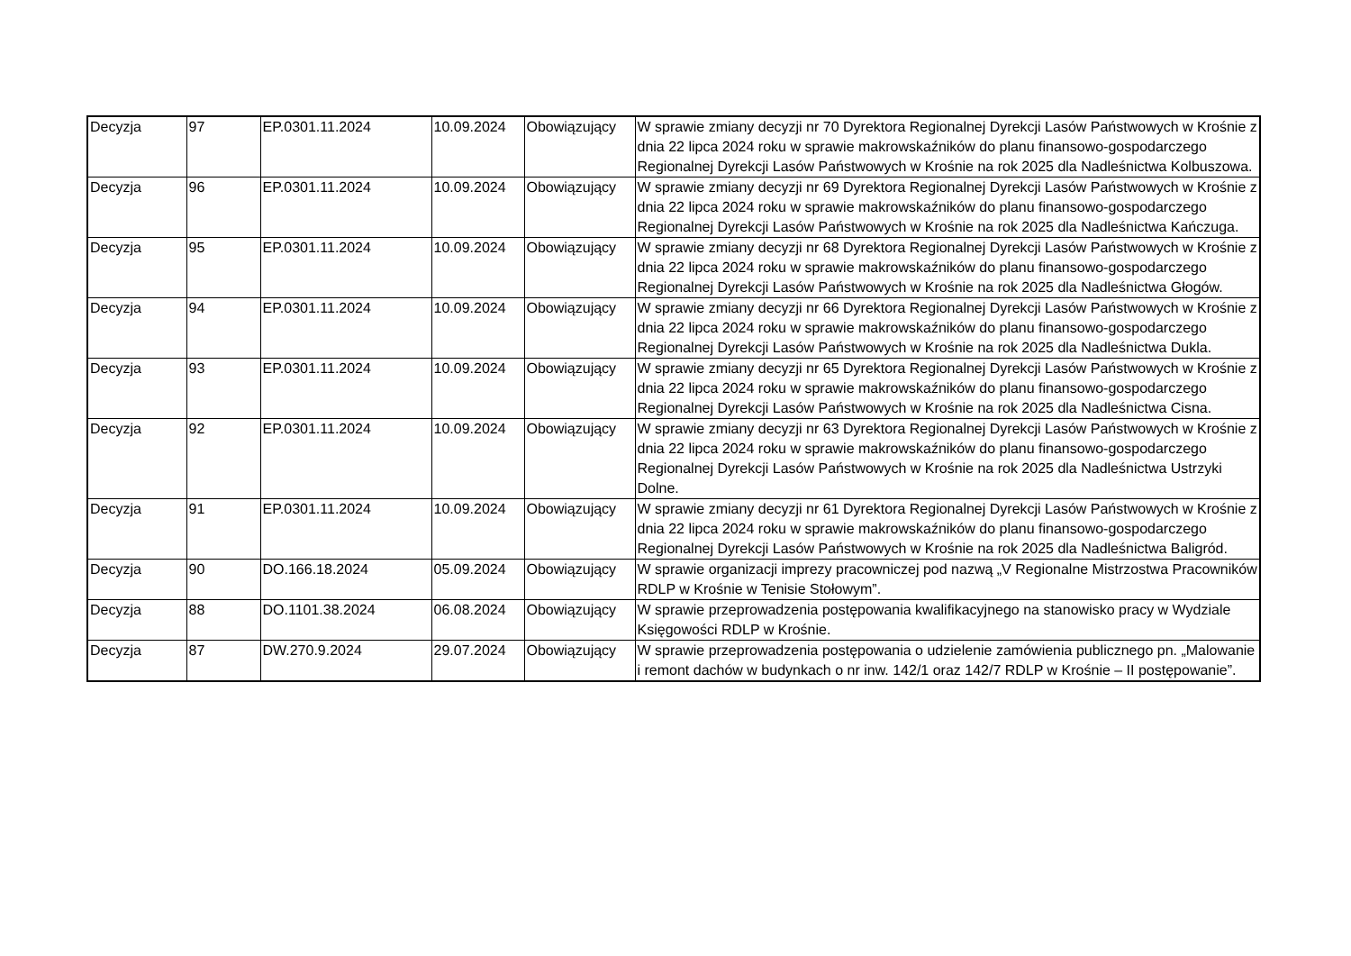| Decyzja | 97 | EP.0301.11.2024 | 10.09.2024 | Obowiązujący | W sprawie zmiany decyzji nr 70 Dyrektora Regionalnej Dyrekcji Lasów Państwowych w Krośnie z dnia 22 lipca 2024 roku w sprawie makrowskaźników do planu finansowo-gospodarczego Regionalnej Dyrekcji Lasów Państwowych w Krośnie na rok 2025 dla Nadleśnictwa Kolbuszowa. |
| Decyzja | 96 | EP.0301.11.2024 | 10.09.2024 | Obowiązujący | W sprawie zmiany decyzji nr 69 Dyrektora Regionalnej Dyrekcji Lasów Państwowych w Krośnie z dnia 22 lipca 2024 roku w sprawie makrowskaźników do planu finansowo-gospodarczego Regionalnej Dyrekcji Lasów Państwowych w Krośnie na rok 2025 dla Nadleśnictwa Kańczuga. |
| Decyzja | 95 | EP.0301.11.2024 | 10.09.2024 | Obowiązujący | W sprawie zmiany decyzji nr 68 Dyrektora Regionalnej Dyrekcji Lasów Państwowych w Krośnie z dnia 22 lipca 2024 roku w sprawie makrowskaźników do planu finansowo-gospodarczego Regionalnej Dyrekcji Lasów Państwowych w Krośnie na rok 2025 dla Nadleśnictwa Głogów. |
| Decyzja | 94 | EP.0301.11.2024 | 10.09.2024 | Obowiązujący | W sprawie zmiany decyzji nr 66 Dyrektora Regionalnej Dyrekcji Lasów Państwowych w Krośnie z dnia 22 lipca 2024 roku w sprawie makrowskaźników do planu finansowo-gospodarczego Regionalnej Dyrekcji Lasów Państwowych w Krośnie na rok 2025 dla Nadleśnictwa Dukla. |
| Decyzja | 93 | EP.0301.11.2024 | 10.09.2024 | Obowiązujący | W sprawie zmiany decyzji nr 65 Dyrektora Regionalnej Dyrekcji Lasów Państwowych w Krośnie z dnia 22 lipca 2024 roku w sprawie makrowskaźników do planu finansowo-gospodarczego Regionalnej Dyrekcji Lasów Państwowych w Krośnie na rok 2025 dla Nadleśnictwa Cisna. |
| Decyzja | 92 | EP.0301.11.2024 | 10.09.2024 | Obowiązujący | W sprawie zmiany decyzji nr 63 Dyrektora Regionalnej Dyrekcji Lasów Państwowych w Krośnie z dnia 22 lipca 2024 roku w sprawie makrowskaźników do planu finansowo-gospodarczego Regionalnej Dyrekcji Lasów Państwowych w Krośnie na rok 2025 dla Nadleśnictwa Ustrzyki Dolne. |
| Decyzja | 91 | EP.0301.11.2024 | 10.09.2024 | Obowiązujący | W sprawie zmiany decyzji nr 61 Dyrektora Regionalnej Dyrekcji Lasów Państwowych w Krośnie z dnia 22 lipca 2024 roku w sprawie makrowskaźników do planu finansowo-gospodarczego Regionalnej Dyrekcji Lasów Państwowych w Krośnie na rok 2025 dla Nadleśnictwa Baligród. |
| Decyzja | 90 | DO.166.18.2024 | 05.09.2024 | Obowiązujący | W sprawie organizacji imprezy pracowniczej pod nazwą „V Regionalne Mistrzostwa Pracowników RDLP w Krośnie w Tenisie Stołowym”. |
| Decyzja | 88 | DO.1101.38.2024 | 06.08.2024 | Obowiązujący | W sprawie przeprowadzenia postępowania kwalifikacyjnego na stanowisko pracy w Wydziale Księgowości RDLP w Krośnie. |
| Decyzja | 87 | DW.270.9.2024 | 29.07.2024 | Obowiązujący | W sprawie przeprowadzenia postępowania o udzielenie zamówienia publicznego pn. „Malowanie i remont dachów w budynkach o nr inw. 142/1 oraz 142/7 RDLP w Krośnie – II postępowanie”. |